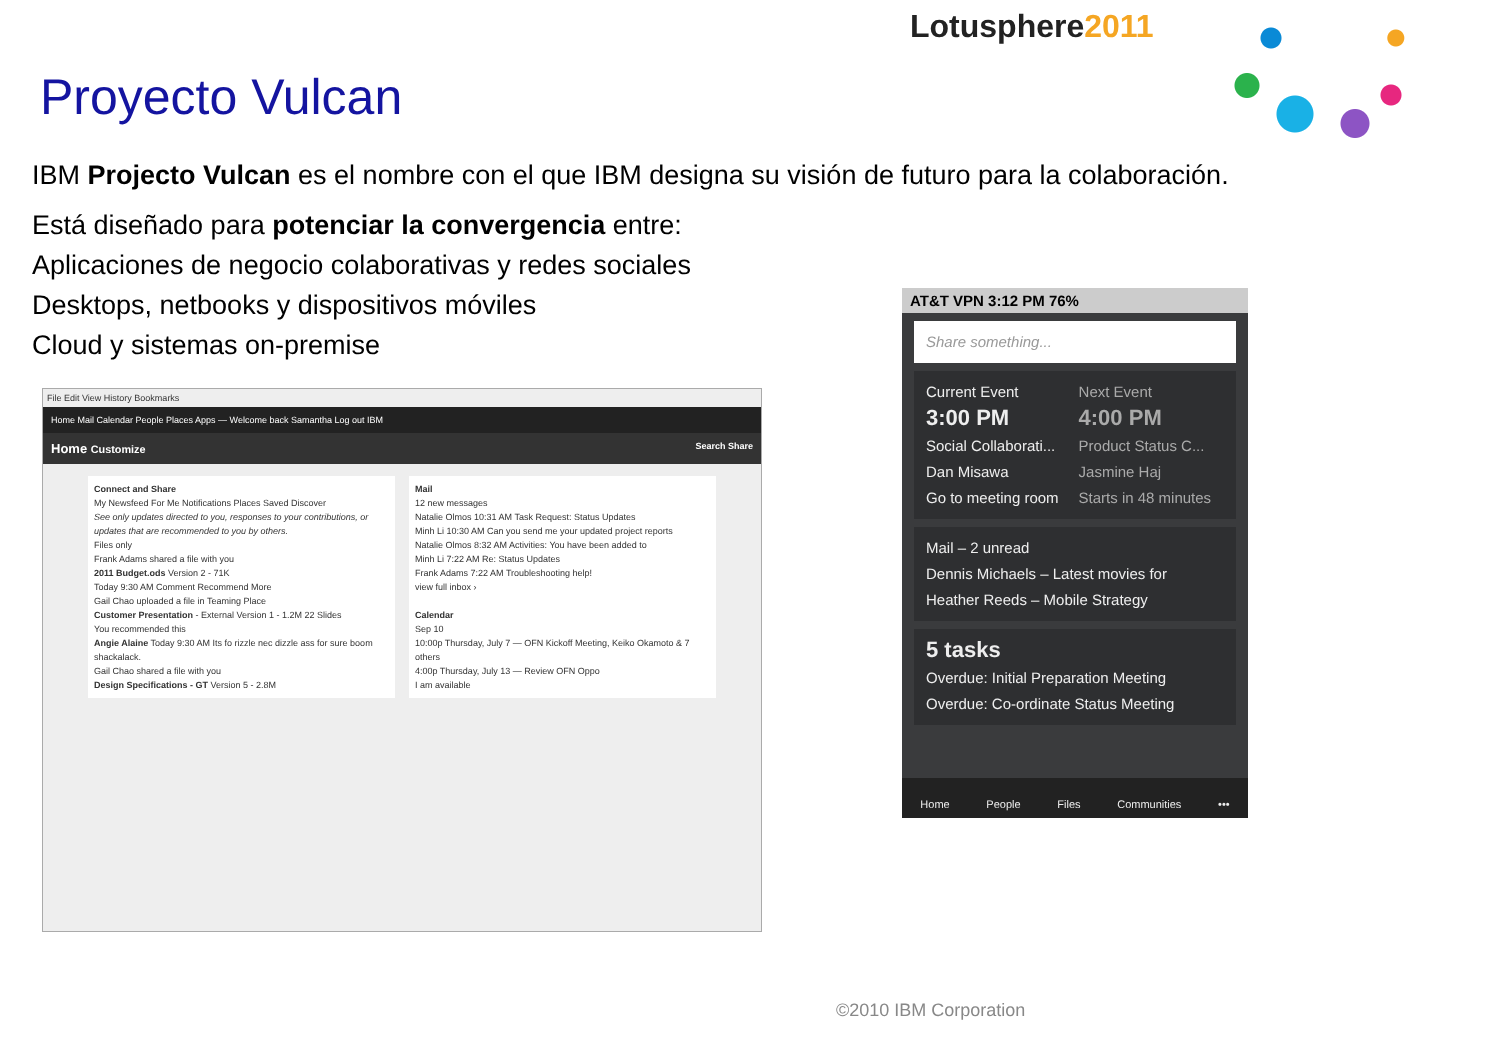Lotusphere2011
Proyecto Vulcan
IBM Projecto Vulcan es el nombre con el que IBM designa su visión de futuro para la colaboración.
Está diseñado para potenciar la convergencia entre:
Aplicaciones de negocio colaborativas y redes sociales
Desktops, netbooks y dispositivos móviles
Cloud y sistemas on-premise
File Edit View History Bookmarks
Home Mail Calendar People Places Apps — Welcome back Samantha Log out IBM
Home Customize Search Share
Connect and Share
My Newsfeed For Me Notifications Places Saved Discover
See only updates directed to you, responses to your contributions, or updates that are recommended to you by others.
Files only
Frank Adams shared a file with you
2011 Budget.ods Version 2 - 71K
Today 9:30 AM Comment Recommend More
Gail Chao uploaded a file in Teaming Place
Customer Presentation - External Version 1 - 1.2M 22 Slides
You recommended this
Angie Alaine Today 9:30 AM Its fo rizzle nec dizzle ass for sure boom shackalack.
Gail Chao shared a file with you
Design Specifications - GT Version 5 - 2.8M
Mail
12 new messages
Natalie Olmos 10:31 AM Task Request: Status Updates
Minh Li 10:30 AM Can you send me your updated project reports
Natalie Olmos 8:32 AM Activities: You have been added to
Minh Li 7:22 AM Re: Status Updates
Frank Adams 7:22 AM Troubleshooting help!
view full inbox ›
Calendar
Sep 10
10:00p Thursday, July 7 — OFN Kickoff Meeting, Keiko Okamoto & 7 others
4:00p Thursday, July 13 — Review OFN Oppo
I am available
AT&T VPN 3:12 PM 76%
Share something...
Current Event
3:00 PM
Social Collaborati...
Dan Misawa
Go to meeting room
Next Event
4:00 PM
Product Status C...
Jasmine Haj
Starts in 48 minutes
Mail – 2 unread
Dennis Michaels – Latest movies for
Heather Reeds – Mobile Strategy
5 tasks
Overdue: Initial Preparation Meeting
Overdue: Co-ordinate Status Meeting
Home People Files Communities •••
©2010 IBM Corporation